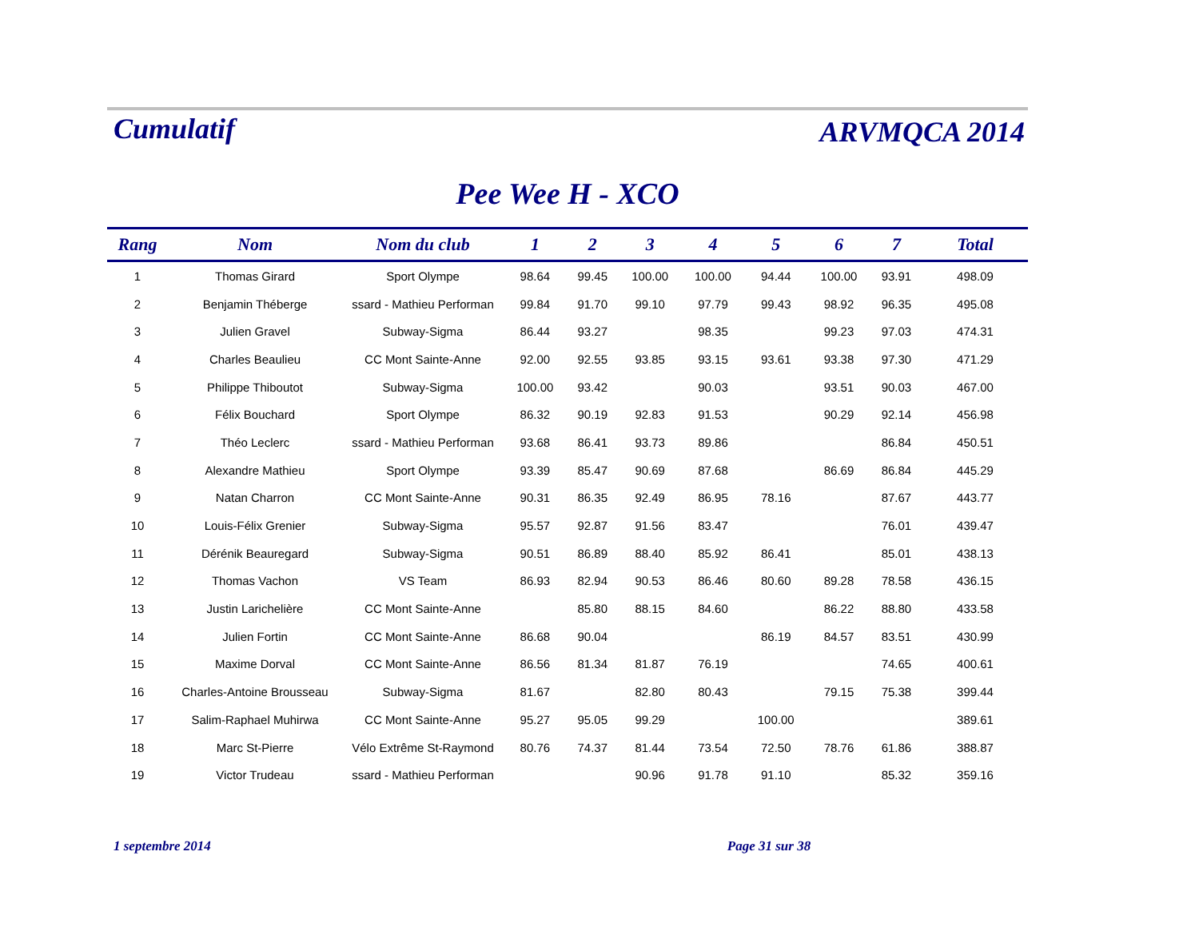Cumulatif
ARVMQCA 2014
Pee Wee H - XCO
| Rang | Nom | Nom du club | 1 | 2 | 3 | 4 | 5 | 6 | 7 | Total |
| --- | --- | --- | --- | --- | --- | --- | --- | --- | --- | --- |
| 1 | Thomas Girard | Sport Olympe | 98.64 | 99.45 | 100.00 | 100.00 | 94.44 | 100.00 | 93.91 | 498.09 |
| 2 | Benjamin Théberge | ssard - Mathieu Performan | 99.84 | 91.70 | 99.10 | 97.79 | 99.43 | 98.92 | 96.35 | 495.08 |
| 3 | Julien Gravel | Subway-Sigma | 86.44 | 93.27 | | 98.35 | | 99.23 | 97.03 | 474.31 |
| 4 | Charles Beaulieu | CC Mont Sainte-Anne | 92.00 | 92.55 | 93.85 | 93.15 | 93.61 | 93.38 | 97.30 | 471.29 |
| 5 | Philippe Thiboutot | Subway-Sigma | 100.00 | 93.42 | | 90.03 | | 93.51 | 90.03 | 467.00 |
| 6 | Félix Bouchard | Sport Olympe | 86.32 | 90.19 | 92.83 | 91.53 | | 90.29 | 92.14 | 456.98 |
| 7 | Théo Leclerc | ssard - Mathieu Performan | 93.68 | 86.41 | 93.73 | 89.86 | | | 86.84 | 450.51 |
| 8 | Alexandre Mathieu | Sport Olympe | 93.39 | 85.47 | 90.69 | 87.68 | | 86.69 | 86.84 | 445.29 |
| 9 | Natan Charron | CC Mont Sainte-Anne | 90.31 | 86.35 | 92.49 | 86.95 | 78.16 | | 87.67 | 443.77 |
| 10 | Louis-Félix Grenier | Subway-Sigma | 95.57 | 92.87 | 91.56 | 83.47 | | | 76.01 | 439.47 |
| 11 | Dérénik Beauregard | Subway-Sigma | 90.51 | 86.89 | 88.40 | 85.92 | 86.41 | | 85.01 | 438.13 |
| 12 | Thomas Vachon | VS Team | 86.93 | 82.94 | 90.53 | 86.46 | 80.60 | 89.28 | 78.58 | 436.15 |
| 13 | Justin Larichelière | CC Mont Sainte-Anne | | 85.80 | 88.15 | 84.60 | | 86.22 | 88.80 | 433.58 |
| 14 | Julien Fortin | CC Mont Sainte-Anne | 86.68 | 90.04 | | | 86.19 | 84.57 | 83.51 | 430.99 |
| 15 | Maxime Dorval | CC Mont Sainte-Anne | 86.56 | 81.34 | 81.87 | 76.19 | | | 74.65 | 400.61 |
| 16 | Charles-Antoine Brousseau | Subway-Sigma | 81.67 | | 82.80 | 80.43 | | 79.15 | 75.38 | 399.44 |
| 17 | Salim-Raphael Muhirwa | CC Mont Sainte-Anne | 95.27 | 95.05 | 99.29 | | 100.00 | | | 389.61 |
| 18 | Marc St-Pierre | Vélo Extrême St-Raymond | 80.76 | 74.37 | 81.44 | 73.54 | 72.50 | 78.76 | 61.86 | 388.87 |
| 19 | Victor Trudeau | ssard - Mathieu Performan | | | 90.96 | 91.78 | 91.10 | | 85.32 | 359.16 |
1 septembre 2014 Page 31 sur 38